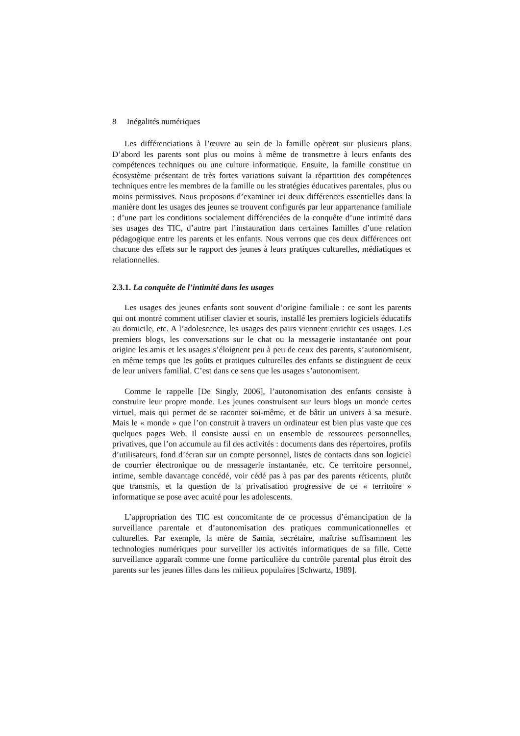8 Inégalités numériques
Les différenciations à l’œuvre au sein de la famille opèrent sur plusieurs plans. D’abord les parents sont plus ou moins à même de transmettre à leurs enfants des compétences techniques ou une culture informatique. Ensuite, la famille constitue un écosystème présentant de très fortes variations suivant la répartition des compétences techniques entre les membres de la famille ou les stratégies éducatives parentales, plus ou moins permissives. Nous proposons d’examiner ici deux différences essentielles dans la manière dont les usages des jeunes se trouvent configurés par leur appartenance familiale : d’une part les conditions socialement différenciées de la conquête d’une intimité dans ses usages des TIC, d’autre part l’instauration dans certaines familles d’une relation pédagogique entre les parents et les enfants. Nous verrons que ces deux différences ont chacune des effets sur le rapport des jeunes à leurs pratiques culturelles, médiatiques et relationnelles.
2.3.1. La conquête de l’intimité dans les usages
Les usages des jeunes enfants sont souvent d’origine familiale : ce sont les parents qui ont montré comment utiliser clavier et souris, installé les premiers logiciels éducatifs au domicile, etc. A l’adolescence, les usages des pairs viennent enrichir ces usages. Les premiers blogs, les conversations sur le chat ou la messagerie instantanée ont pour origine les amis et les usages s’éloignent peu à peu de ceux des parents, s’autonomisent, en même temps que les goûts et pratiques culturelles des enfants se distinguent de ceux de leur univers familial. C’est dans ce sens que les usages s’autonomisent.
Comme le rappelle [De Singly, 2006], l’autonomisation des enfants consiste à construire leur propre monde. Les jeunes construisent sur leurs blogs un monde certes virtuel, mais qui permet de se raconter soi-même, et de bâtir un univers à sa mesure. Mais le « monde » que l’on construit à travers un ordinateur est bien plus vaste que ces quelques pages Web. Il consiste aussi en un ensemble de ressources personnelles, privatives, que l’on accumule au fil des activités : documents dans des répertoires, profils d’utilisateurs, fond d’écran sur un compte personnel, listes de contacts dans son logiciel de courrier électronique ou de messagerie instantanée, etc. Ce territoire personnel, intime, semble davantage concédé, voir cédé pas à pas par des parents réticents, plutôt que transmis, et la question de la privatisation progressive de ce « territoire » informatique se pose avec acuité pour les adolescents.
L’appropriation des TIC est concomitante de ce processus d’émancipation de la surveillance parentale et d’autonomisation des pratiques communicationnelles et culturelles. Par exemple, la mère de Samia, secrétaire, maîtrise suffisamment les technologies numériques pour surveiller les activités informatiques de sa fille. Cette surveillance apparaît comme une forme particulière du contrôle parental plus étroit des parents sur les jeunes filles dans les milieux populaires [Schwartz, 1989].